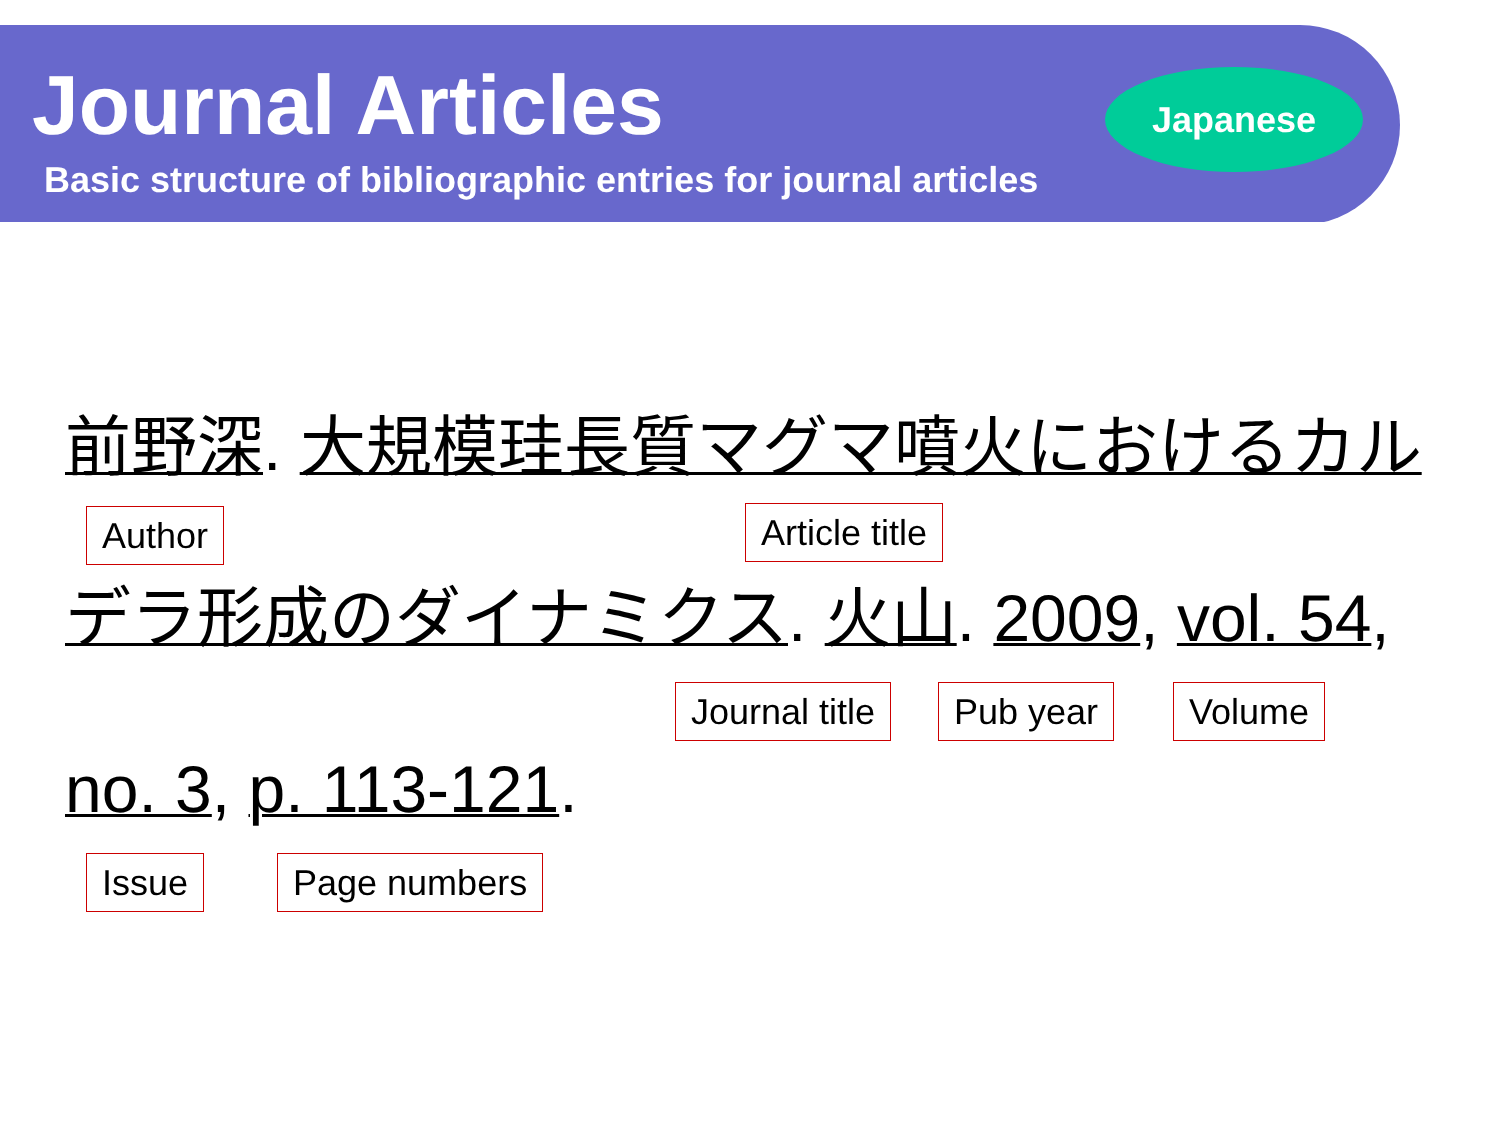Journal Articles
Basic structure of bibliographic entries for journal articles
Japanese
前野深. 大規模珪長質マグマ噴火におけるカル
Author Article title
デラ形成のダイナミクス. 火山. 2009, vol. 54,
Journal title Pub year Volume
no. 3, p. 113-121.
Issue Page numbers